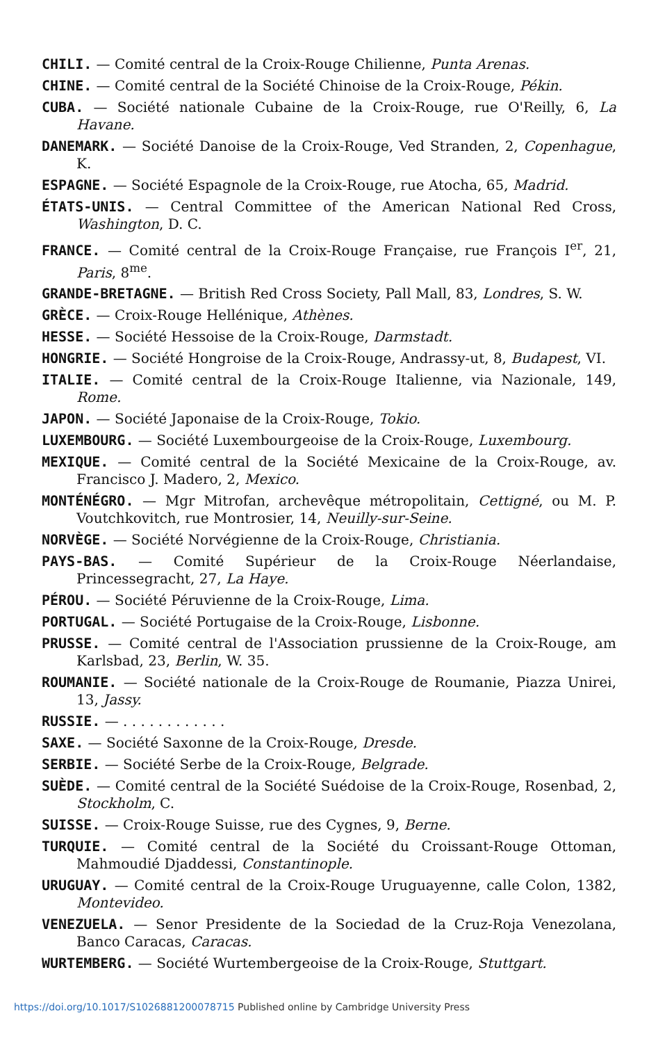CHILI. — Comité central de la Croix-Rouge Chilienne, Punta Arenas.
CHINE. — Comité central de la Société Chinoise de la Croix-Rouge, Pékin.
CUBA. — Société nationale Cubaine de la Croix-Rouge, rue O'Reilly, 6, La Havane.
DANEMARK. — Société Danoise de la Croix-Rouge, Ved Stranden, 2, Copenhague, K.
ESPAGNE. — Société Espagnole de la Croix-Rouge, rue Atocha, 65, Madrid.
ÉTATS-UNIS. — Central Committee of the American National Red Cross, Washington, D. C.
FRANCE. — Comité central de la Croix-Rouge Française, rue François I<sup>er</sup>, 21, Paris, 8<sup>me</sup>.
GRANDE-BRETAGNE. — British Red Cross Society, Pall Mall, 83, Londres, S. W.
GRÈCE. — Croix-Rouge Hellénique, Athènes.
HESSE. — Société Hessoise de la Croix-Rouge, Darmstadt.
HONGRIE. — Société Hongroise de la Croix-Rouge, Andrassy-ut, 8, Budapest, VI.
ITALIE. — Comité central de la Croix-Rouge Italienne, via Nazionale, 149, Rome.
JAPON. — Société Japonaise de la Croix-Rouge, Tokio.
LUXEMBOURG. — Société Luxembourgeoise de la Croix-Rouge, Luxembourg.
MEXIQUE. — Comité central de la Société Mexicaine de la Croix-Rouge, av. Francisco J. Madero, 2, Mexico.
MONTÉNÉGRO. — Mgr Mitrofan, archevêque métropolitain, Cettigné, ou M. P. Voutchkovitch, rue Montrosier, 14, Neuilly-sur-Seine.
NORVÈGE. — Société Norvégienne de la Croix-Rouge, Christiania.
PAYS-BAS. — Comité Supérieur de la Croix-Rouge Néerlandaise, Princessegracht, 27, La Haye.
PÉROU. — Société Péruvienne de la Croix-Rouge, Lima.
PORTUGAL. — Société Portugaise de la Croix-Rouge, Lisbonne.
PRUSSE. — Comité central de l'Association prussienne de la Croix-Rouge, am Karlsbad, 23, Berlin, W. 35.
ROUMANIE. — Société nationale de la Croix-Rouge de Roumanie, Piazza Unirei, 13, Jassy.
RUSSIE. — . . . . . . . . . . . .
SAXE. — Société Saxonne de la Croix-Rouge, Dresde.
SERBIE. — Société Serbe de la Croix-Rouge, Belgrade.
SUÈDE. — Comité central de la Société Suédoise de la Croix-Rouge, Rosenbad, 2, Stockholm, C.
SUISSE. — Croix-Rouge Suisse, rue des Cygnes, 9, Berne.
TURQUIE. — Comité central de la Société du Croissant-Rouge Ottoman, Mahmoudié Djaddessi, Constantinople.
URUGUAY. — Comité central de la Croix-Rouge Uruguayenne, calle Colon, 1382, Montevideo.
VENEZUELA. — Senor Presidente de la Sociedad de la Cruz-Roja Venezolana, Banco Caracas, Caracas.
WURTEMBERG. — Société Wurtembergeoise de la Croix-Rouge, Stuttgart.
https://doi.org/10.1017/S1026881200078715 Published online by Cambridge University Press